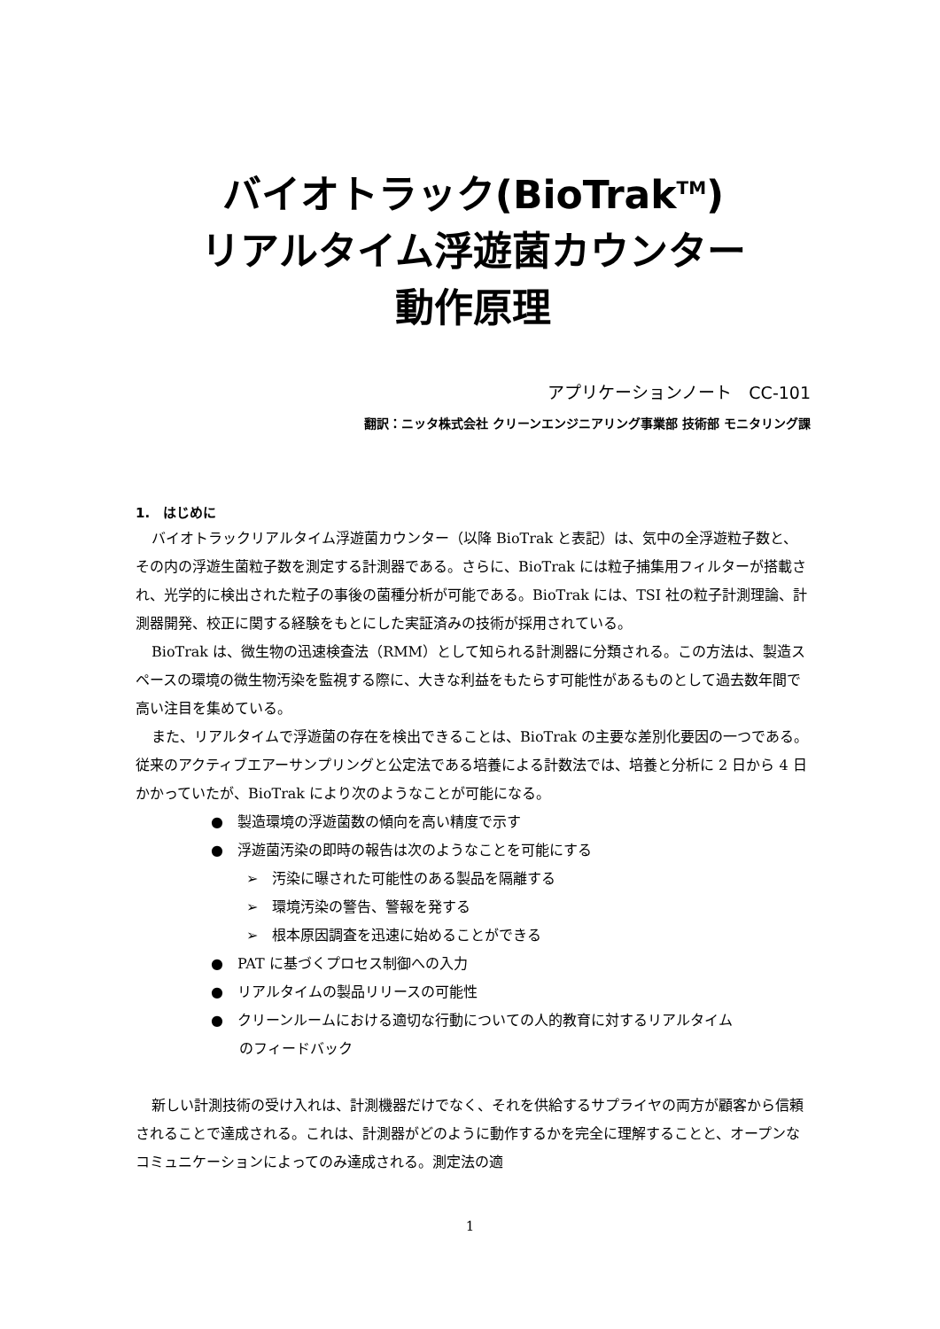バイオトラック(BioTrak<sup>TM</sup>)
リアルタイム浮遊菌カウンター
動作原理
アプリケーションノート　CC-101
翻訳：ニッタ株式会社 クリーンエンジニアリング事業部 技術部 モニタリング課
1.　はじめに
バイオトラックリアルタイム浮遊菌カウンター（以降 BioTrak と表記）は、気中の全浮遊粒子数と、その内の浮遊生菌粒子数を測定する計測器である。さらに、BioTrak には粒子捕集用フィルターが搭載され、光学的に検出された粒子の事後の菌種分析が可能である。BioTrak には、TSI 社の粒子計測理論、計測器開発、校正に関する経験をもとにした実証済みの技術が採用されている。
BioTrak は、微生物の迅速検査法（RMM）として知られる計測器に分類される。この方法は、製造スペースの環境の微生物汚染を監視する際に、大きな利益をもたらす可能性があるものとして過去数年間で高い注目を集めている。
また、リアルタイムで浮遊菌の存在を検出できることは、BioTrak の主要な差別化要因の一つである。従来のアクティブエアーサンプリングと公定法である培養による計数法では、培養と分析に 2 日から 4 日かかっていたが、BioTrak により次のようなことが可能になる。
●　製造環境の浮遊菌数の傾向を高い精度で示す
●　浮遊菌汚染の即時の報告は次のようなことを可能にする
➢　汚染に曝された可能性のある製品を隔離する
➢　環境汚染の警告、警報を発する
➢　根本原因調査を迅速に始めることができる
●　PAT に基づくプロセス制御への入力
●　リアルタイムの製品リリースの可能性
●　クリーンルームにおける適切な行動についての人的教育に対するリアルタイム
　　のフィードバック
新しい計測技術の受け入れは、計測機器だけでなく、それを供給するサプライヤの両方が顧客から信頼されることで達成される。これは、計測器がどのように動作するかを完全に理解することと、オープンなコミュニケーションによってのみ達成される。測定法の適
1